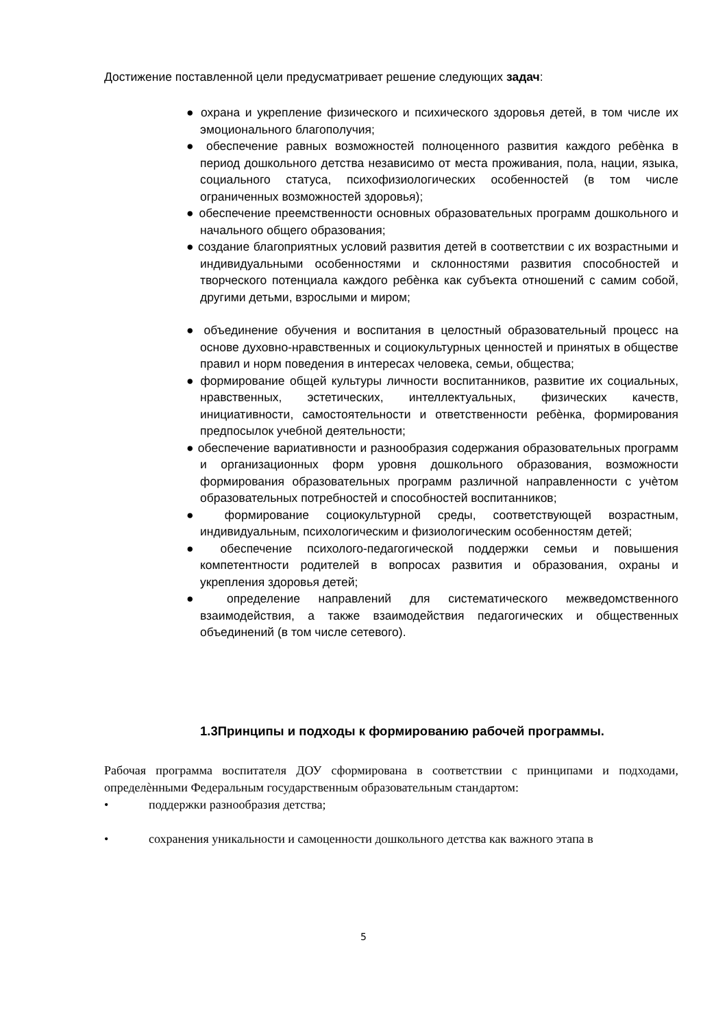Достижение поставленной цели предусматривает решение следующих задач:
● охрана и укрепление физического и психического здоровья детей, в том числе их эмоционального благополучия;
● обеспечение равных возможностей полноценного развития каждого ребѐнка в период дошкольного детства независимо от места проживания, пола, нации, языка, социального статуса, психофизиологических особенностей (в том числе ограниченных возможностей здоровья);
● обеспечение преемственности основных образовательных программ дошкольного и начального общего образования;
● создание благоприятных условий развития детей в соответствии с их возрастными и индивидуальными особенностями и склонностями развития способностей и творческого потенциала каждого ребѐнка как субъекта отношений с самим собой, другими детьми, взрослыми и миром;
● объединение обучения и воспитания в целостный образовательный процесс на основе духовно-нравственных и социокультурных ценностей и принятых в обществе правил и норм поведения в интересах человека, семьи, общества;
● формирование общей культуры личности воспитанников, развитие их социальных, нравственных, эстетических, интеллектуальных, физических качеств, инициативности, самостоятельности и ответственности ребѐнка, формирования предпосылок учебной деятельности;
● обеспечение вариативности и разнообразия содержания образовательных программ и организационных форм уровня дошкольного образования, возможности формирования образовательных программ различной направленности с учѐтом образовательных потребностей и способностей воспитанников;
● формирование социокультурной среды, соответствующей возрастным, индивидуальным, психологическим и физиологическим особенностям детей;
● обеспечение психолого-педагогической поддержки семьи и повышения компетентности родителей в вопросах развития и образования, охраны и укрепления здоровья детей;
● определение направлений для систематического межведомственного взаимодействия, а также взаимодействия педагогических и общественных объединений (в том числе сетевого).
1.3Принципы и подходы к формированию рабочей программы.
Рабочая программа воспитателя ДОУ сформирована в соответствии с принципами и подходами, определѐнными Федеральным государственным образовательным стандартом:
• поддержки разнообразия детства;
• сохранения уникальности и самоценности дошкольного детства как важного этапа в
5